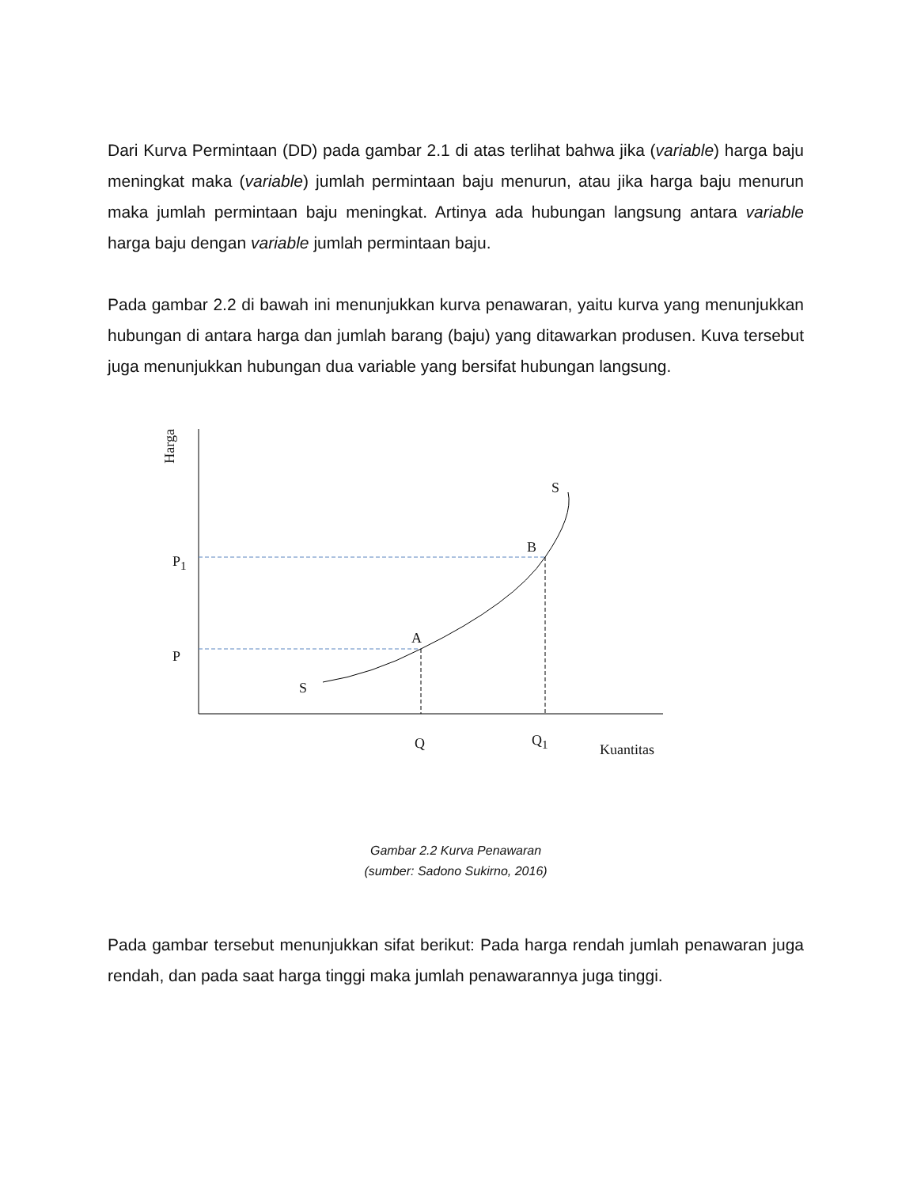Dari Kurva Permintaan (DD) pada gambar 2.1 di atas terlihat bahwa jika (variable) harga baju meningkat maka (variable) jumlah permintaan baju menurun, atau jika harga baju menurun maka jumlah permintaan baju meningkat. Artinya ada hubungan langsung antara variable harga baju dengan variable jumlah permintaan baju.
Pada gambar 2.2 di bawah ini menunjukkan kurva penawaran, yaitu kurva yang menunjukkan hubungan di antara harga dan jumlah barang (baju) yang ditawarkan produsen. Kuva tersebut juga menunjukkan hubungan dua variable yang bersifat hubungan langsung.
Harga
S
B
P<sub>1</sub>
A
P
S
Q Q<sub>1</sub>
Kuantitas
Gambar 2.2 Kurva Penawaran
(sumber: Sadono Sukirno, 2016)
Pada gambar tersebut menunjukkan sifat berikut: Pada harga rendah jumlah penawaran juga rendah, dan pada saat harga tinggi maka jumlah penawarannya juga tinggi.